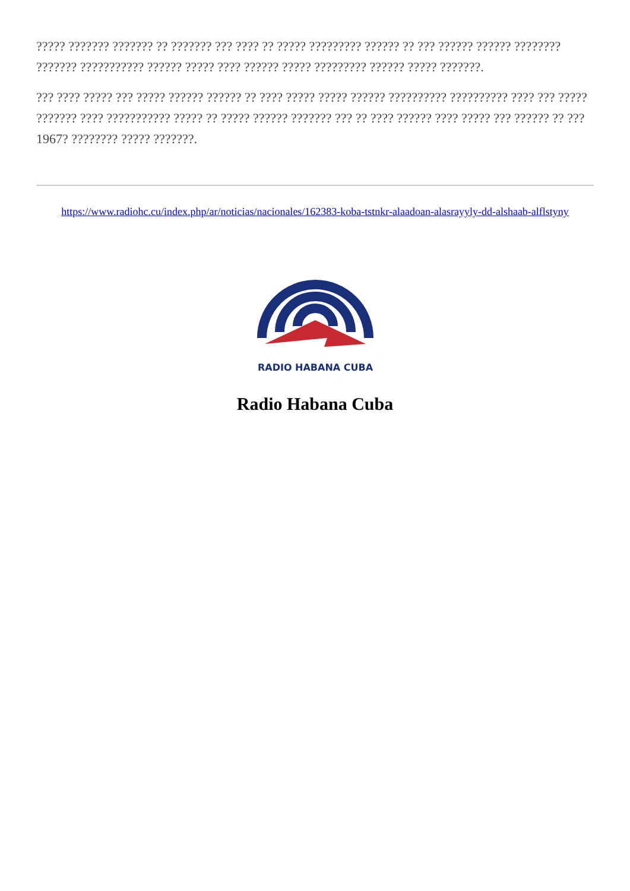????? ??????? ??????? ?? ??????? ??? ???? ?? ????? ????????? ?????? ?? ??? ?????? ?????? ???????? ??????? ??????????? ?????? ????? ???? ?????? ????? ????????? ?????? ????? ???????.
??? ???? ????? ??? ????? ?????? ?????? ?? ???? ????? ????? ?????? ?????????? ?????????? ???? ??? ????? ??????? ???? ??????????? ????? ?? ????? ?????? ??????? ??? ?? ???? ?????? ???? ????? ??? ?????? ?? ??? 1967? ???????? ????? ???????.
https://www.radiohc.cu/index.php/ar/noticias/nacionales/162383-koba-tstnkr-alaadoan-alasrayyly-dd-alshaab-alflstyny
RADIO HABANA CUBA
Radio Habana Cuba